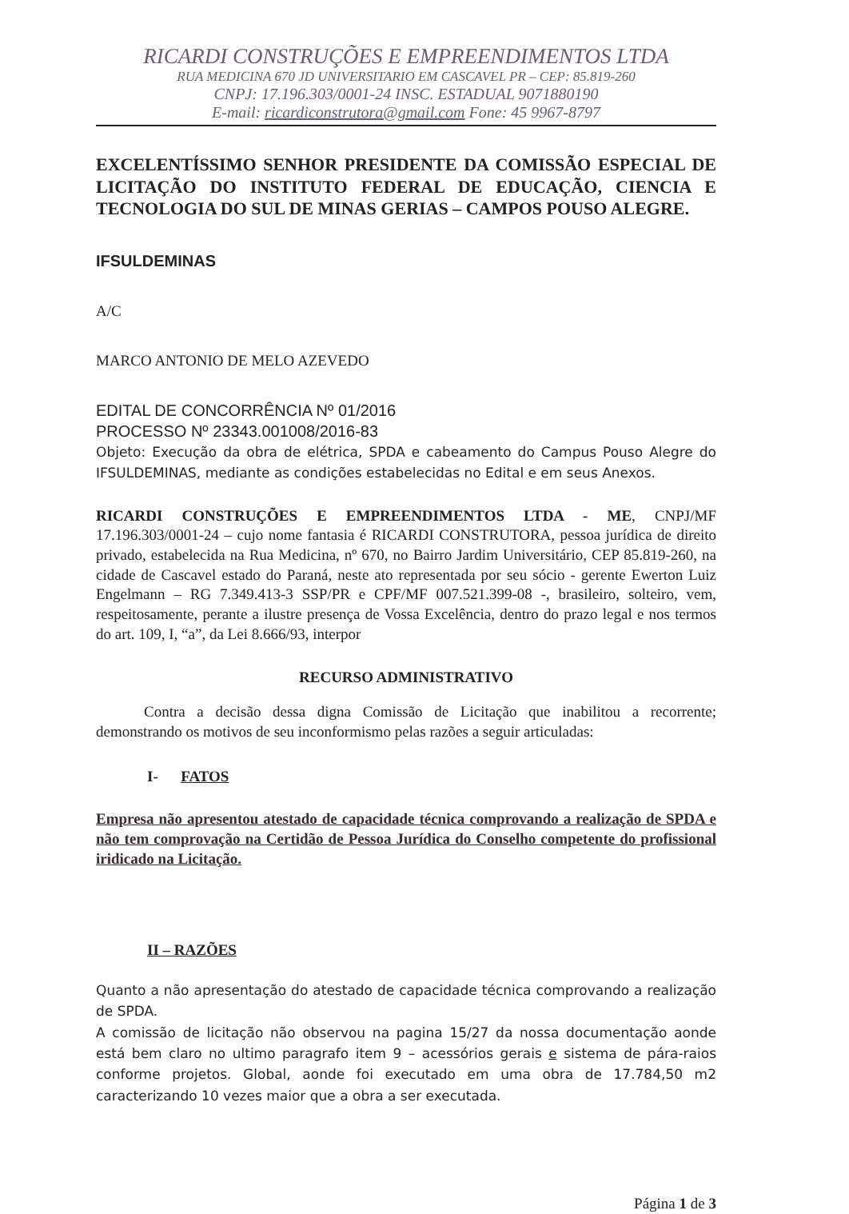RICARDI CONSTRUÇÕES E EMPREENDIMENTOS LTDA
RUA MEDICINA 670 JD UNIVERSITARIO EM CASCAVEL PR – CEP: 85.819-260
CNPJ: 17.196.303/0001-24 INSC. ESTADUAL 9071880190
E-mail: ricardiconstrutora@gmail.com Fone: 45 9967-8797
EXCELENTÍSSIMO SENHOR PRESIDENTE DA COMISSÃO ESPECIAL DE LICITAÇÃO DO INSTITUTO FEDERAL DE EDUCAÇÃO, CIENCIA E TECNOLOGIA DO SUL DE MINAS GERIAS – CAMPOS POUSO ALEGRE.
IFSULDEMINAS
A/C
MARCO ANTONIO DE MELO AZEVEDO
EDITAL DE CONCORRÊNCIA Nº 01/2016
PROCESSO Nº 23343.001008/2016-83
Objeto: Execução da obra de elétrica, SPDA e cabeamento do Campus Pouso Alegre do IFSULDEMINAS, mediante as condições estabelecidas no Edital e em seus Anexos.
RICARDI CONSTRUÇÕES E EMPREENDIMENTOS LTDA - ME, CNPJ/MF 17.196.303/0001-24 – cujo nome fantasia é RICARDI CONSTRUTORA, pessoa jurídica de direito privado, estabelecida na Rua Medicina, nº 670, no Bairro Jardim Universitário, CEP 85.819-260, na cidade de Cascavel estado do Paraná, neste ato representada por seu sócio - gerente Ewerton Luiz Engelmann – RG 7.349.413-3 SSP/PR e CPF/MF 007.521.399-08 -, brasileiro, solteiro, vem, respeitosamente, perante a ilustre presença de Vossa Excelência, dentro do prazo legal e nos termos do art. 109, I, “a”, da Lei 8.666/93, interpor
RECURSO ADMINISTRATIVO
Contra a decisão dessa digna Comissão de Licitação que inabilitou a recorrente; demonstrando os motivos de seu inconformismo pelas razões a seguir articuladas:
I- FATOS
Empresa não apresentou atestado de capacidade técnica comprovando a realização de SPDA e não tem comprovação na Certidão de Pessoa Jurídica do Conselho competente do profissional iridicado na Licitação.
II – RAZÕES
Quanto a não apresentação do atestado de capacidade técnica comprovando a realização de SPDA.
A comissão de licitação não observou na pagina 15/27 da nossa documentação aonde está bem claro no ultimo paragrafo item 9 – acessórios gerais e sistema de pára-raios conforme projetos. Global, aonde foi executado em uma obra de 17.784,50 m2 caracterizando 10 vezes maior que a obra a ser executada.
Página 1 de 3